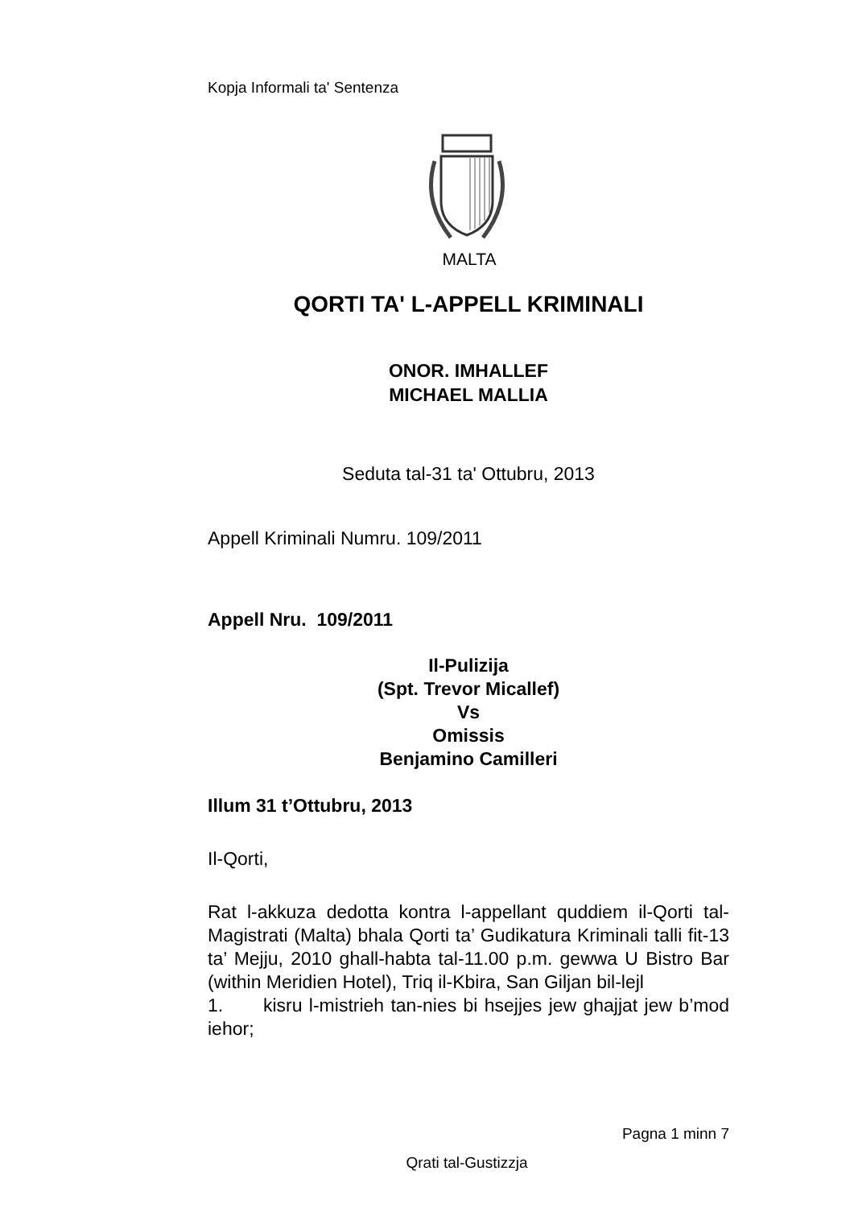Kopja Informali ta' Sentenza
MALTA
QORTI TA' L-APPELL KRIMINALI
ONOR. IMHALLEF
MICHAEL MALLIA
Seduta tal-31 ta' Ottubru, 2013
Appell Kriminali Numru. 109/2011
Appell Nru. 109/2011
Il-Pulizija
(Spt. Trevor Micallef)
Vs
Omissis
Benjamino Camilleri
Illum 31 t’Ottubru, 2013
Il-Qorti,
Rat l-akkuza dedotta kontra l-appellant quddiem il-Qorti tal-Magistrati (Malta) bhala Qorti ta’ Gudikatura Kriminali talli fit-13 ta’ Mejju, 2010 ghall-habta tal-11.00 p.m. gewwa U Bistro Bar (within Meridien Hotel), Triq il-Kbira, San Giljan bil-lejl
1. kisru l-mistrieh tan-nies bi hsejjes jew ghajjat jew b’mod iehor;
Pagna 1 minn 7
Qrati tal-Gustizzja